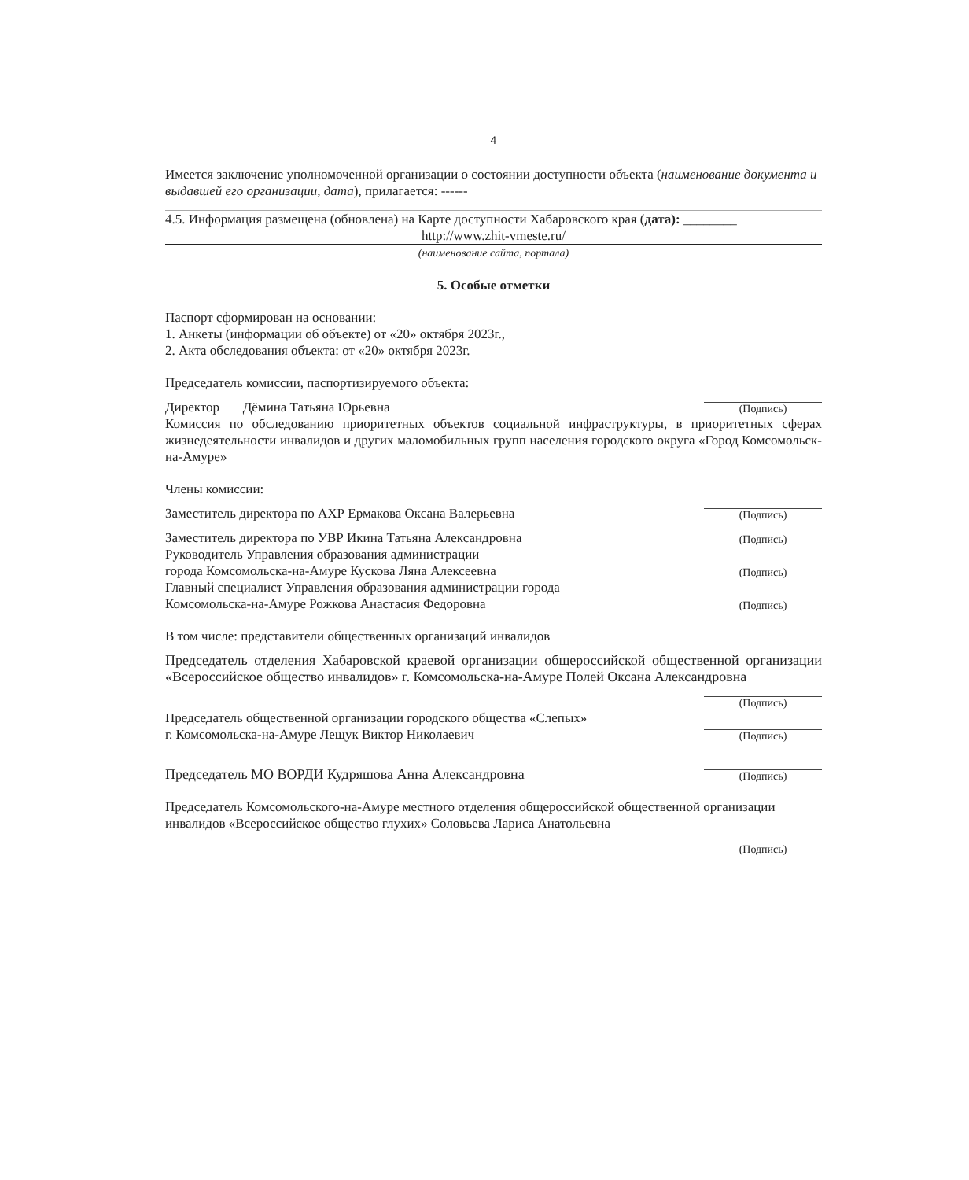4
Имеется заключение уполномоченной организации о состоянии доступности объекта (наименование документа и выдавшей его организации, дата), прилагается: ------
4.5. Информация размещена (обновлена) на Карте доступности Хабаровского края (дата): ________
http://www.zhit-vmeste.ru/
(наименование сайта, портала)
5. Особые отметки
Паспорт сформирован на основании:
1. Анкеты (информации об объекте) от «20» октября 2023г.,
2. Акта обследования объекта: от «20» октября 2023г.
Председатель комиссии, паспортизируемого объекта:
Директор Дёмина Татьяна Юрьевна
(Подпись)
Комиссия по обследованию приоритетных объектов социальной инфраструктуры, в приоритетных сферах жизнедеятельности инвалидов и других маломобильных групп населения городского округа «Город Комсомольск-на-Амуре»
Члены комиссии:
Заместитель директора по АХР Ермакова Оксана Валерьевна
(Подпись)
Заместитель директора по УВР Икина Татьяна Александровна
(Подпись)
Руководитель Управления образования администрации
города Комсомольска-на-Амуре Кускова Ляна Алексеевна
(Подпись)
Главный специалист Управления образования администрации города
Комсомольска-на-Амуре Рожкова Анастасия Федоровна
(Подпись)
В том числе: представители общественных организаций инвалидов
Председатель отделения Хабаровской краевой организации общероссийской общественной организации «Всероссийское общество инвалидов» г. Комсомольска-на-Амуре Полей Оксана Александровна
(Подпись)
Председатель общественной организации городского общества «Слепых»
г. Комсомольска-на-Амуре Лещук Виктор Николаевич
(Подпись)
Председатель МО ВОРДИ Кудряшова Анна Александровна
(Подпись)
Председатель Комсомольского-на-Амуре местного отделения общероссийской общественной организации инвалидов «Всероссийское общество глухих» Соловьева Лариса Анатольевна
(Подпись)